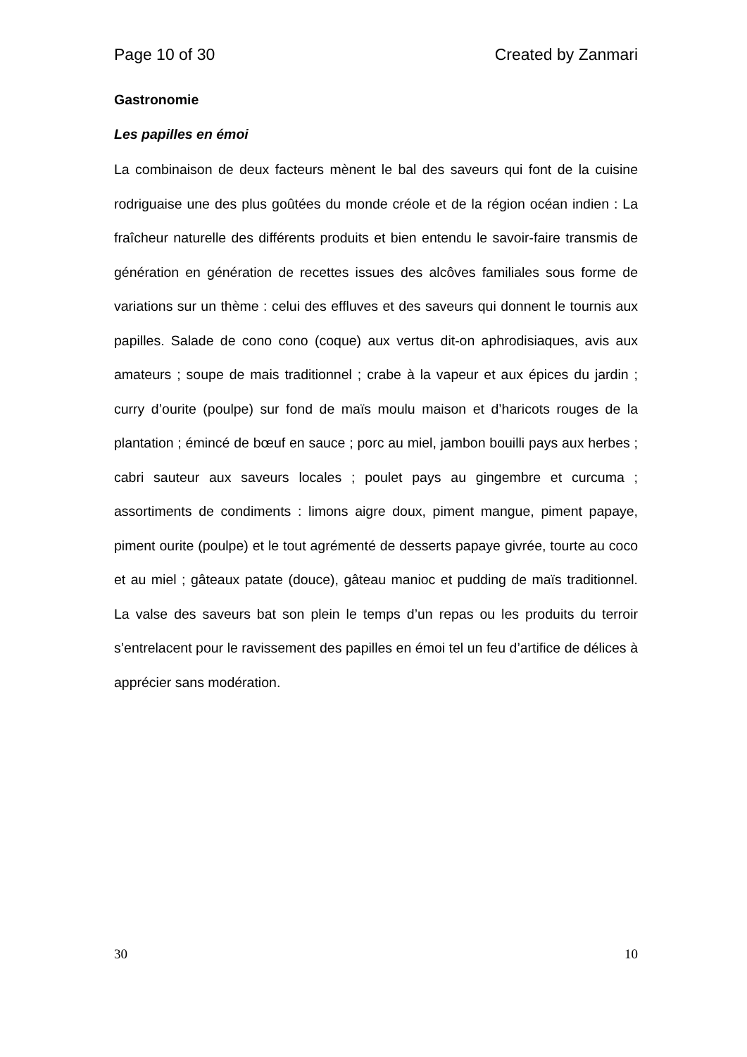Page 10 of 30 Created by Zanmari
Gastronomie
Les papilles en émoi
La combinaison de deux facteurs mènent le bal des saveurs qui font de la cuisine rodriguaise une des plus goûtées du monde créole et de la région océan indien : La fraîcheur naturelle des différents produits et bien entendu le savoir-faire transmis de génération en génération de recettes issues des alcôves familiales sous forme de variations sur un thème : celui des effluves et des saveurs qui donnent le tournis aux papilles. Salade de cono cono (coque) aux vertus dit-on aphrodisiaques, avis aux amateurs ; soupe de mais traditionnel ; crabe à la vapeur et aux épices du jardin ; curry d’ourite (poulpe) sur fond de maïs moulu maison et d’haricots rouges de la plantation ; émincé de bœuf en sauce ; porc au miel, jambon bouilli pays aux herbes ; cabri sauteur aux saveurs locales ; poulet pays au gingembre et curcuma ; assortiments de condiments : limons aigre doux, piment mangue, piment papaye, piment ourite (poulpe) et le tout agrémenté de desserts papaye givrée, tourte au coco et au miel ; gâteaux patate (douce), gâteau manioc et pudding de maïs traditionnel. La valse des saveurs bat son plein le temps d’un repas ou les produits du terroir s’entrelacent pour le ravissement des papilles en émoi tel un feu d’artifice de délices à apprécier sans modération.
30 10